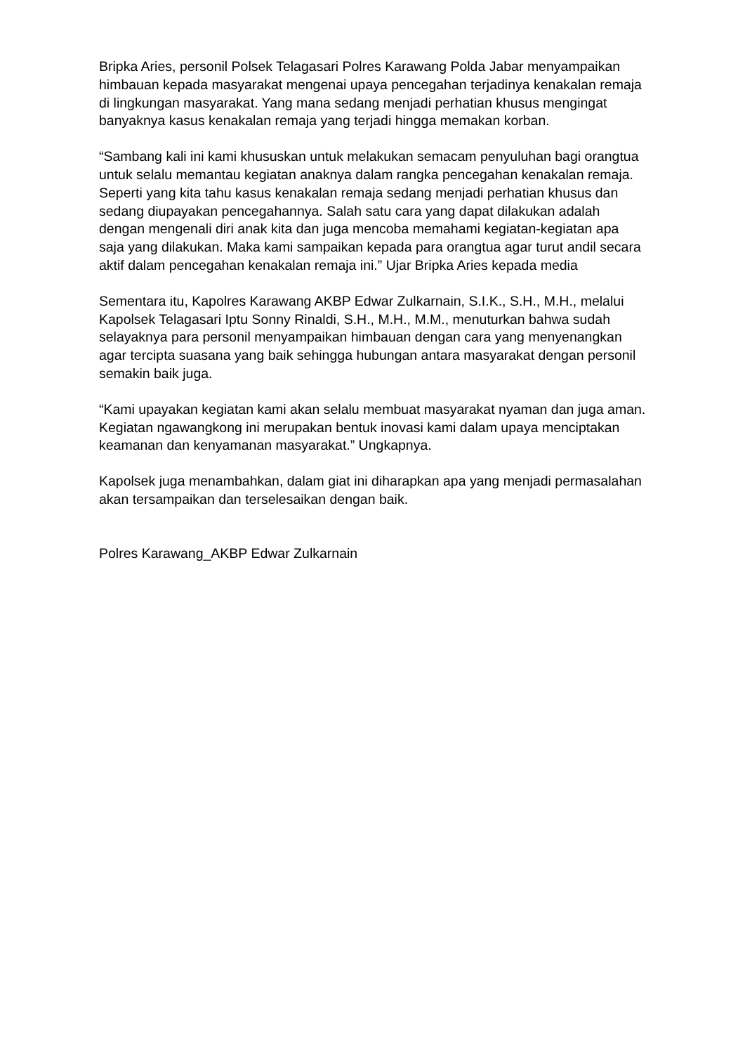Bripka Aries, personil Polsek Telagasari Polres Karawang Polda Jabar menyampaikan himbauan kepada masyarakat mengenai upaya pencegahan terjadinya kenakalan remaja di lingkungan masyarakat. Yang mana sedang menjadi perhatian khusus mengingat banyaknya kasus kenakalan remaja yang terjadi hingga memakan korban.
“Sambang kali ini kami khususkan untuk melakukan semacam penyuluhan bagi orangtua untuk selalu memantau kegiatan anaknya dalam rangka pencegahan kenakalan remaja. Seperti yang kita tahu kasus kenakalan remaja sedang menjadi perhatian khusus dan sedang diupayakan pencegahannya. Salah satu cara yang dapat dilakukan adalah dengan mengenali diri anak kita dan juga mencoba memahami kegiatan-kegiatan apa saja yang dilakukan. Maka kami sampaikan kepada para orangtua agar turut andil secara aktif dalam pencegahan kenakalan remaja ini.” Ujar Bripka Aries kepada media
Sementara itu, Kapolres Karawang AKBP Edwar Zulkarnain, S.I.K., S.H., M.H., melalui Kapolsek Telagasari Iptu Sonny Rinaldi, S.H., M.H., M.M., menuturkan bahwa sudah selayaknya para personil menyampaikan himbauan dengan cara yang menyenangkan agar tercipta suasana yang baik sehingga hubungan antara masyarakat dengan personil semakin baik juga.
“Kami upayakan kegiatan kami akan selalu membuat masyarakat nyaman dan juga aman. Kegiatan ngawangkong ini merupakan bentuk inovasi kami dalam upaya menciptakan keamanan dan kenyamanan masyarakat.” Ungkapnya.
Kapolsek juga menambahkan, dalam giat ini diharapkan apa yang menjadi permasalahan akan tersampaikan dan terselesaikan dengan baik.
Polres Karawang_AKBP Edwar Zulkarnain